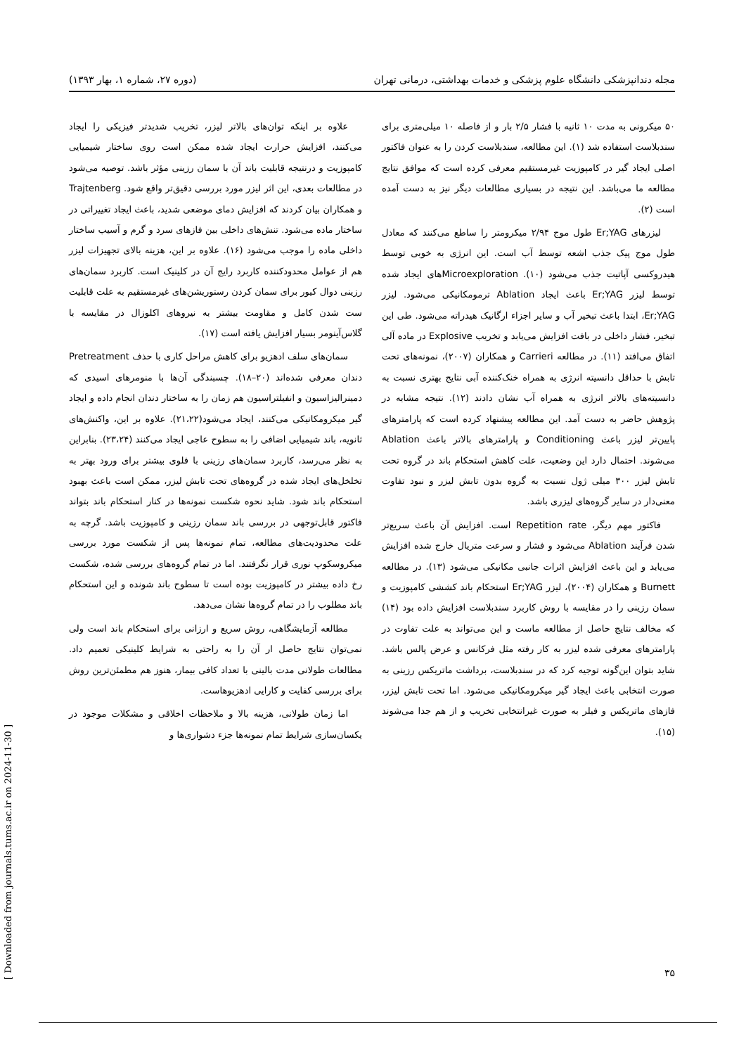مجله دندانپزشکی دانشگاه علوم پزشکی و خدمات بهداشتی، درمانی تهران (دوره ۲۷، شماره ۱، بهار ۱۳۹۳)
۵۰ میکرونی به مدت ۱۰ ثانیه با فشار ۲/۵ بار و از فاصله ۱۰ میلی‌متری برای سندبلاست استفاده شد (۱). این مطالعه، سندبلاست کردن را به عنوان فاکتور اصلی ایجاد گیر در کامپوزیت غیرمستقیم معرفی کرده است که موافق نتایج مطالعه ما می‌باشد. این نتیجه در بسیاری مطالعات دیگر نیز به دست آمده است (۲).
لیزرهای Er;YAG طول موج ۲/۹۴ میکرومتر را ساطع می‌کنند که معادل طول موج پیک جذب اشعه توسط آب است. این انرژی به خوبی توسط هیدروکسی آپاتیت جذب می‌شود (۱۰). Microexplorationهای ایجاد شده توسط لیزر Er;YAG باعث ایجاد Ablation ترمومکانیکی می‌شود. لیزر Er;YAG، ابتدا باعث تبخیر آب و سایر اجزاء ارگانیک هیدراته می‌شود. طی این تبخیر، فشار داخلی در بافت افزایش می‌یابد و تخریب Explosive در ماده آلی اتفاق می‌افتد (۱۱). در مطالعه Carrieri و همکاران (۲۰۰۷)، نمونه‌های تحت تابش با حداقل دانسیته انرژی به همراه خنک‌کننده آبی نتایج بهتری نسبت به دانسیته‌های بالاتر انرژی به همراه آب نشان دادند (۱۲). نتیجه مشابه در پژوهش حاضر به دست آمد. این مطالعه پیشنهاد کرده است که پارامترهای پایین‌تر لیزر باعث Conditioning و پارامترهای بالاتر باعث Ablation می‌شوند. احتمال دارد این وضعیت، علت کاهش استحکام باند در گروه تحت تابش لیزر ۳۰۰ میلی ژول نسبت به گروه بدون تابش لیزر و نبود تفاوت معنی‌دار در سایر گروه‌های لیزری باشد.
فاکتور مهم دیگر، Repetition rate است. افزایش آن باعث سریع‌تر شدن فرآیند Ablation می‌شود و فشار و سرعت متریال خارج شده افزایش می‌یابد و این باعث افزایش اثرات جانبی مکانیکی می‌شود (۱۳). در مطالعه Burnett و همکاران (۲۰۰۴)، لیزر Er;YAG استحکام باند کششی کامپوزیت و سمان رزینی را در مقایسه با روش کاربرد سندبلاست افزایش داده بود (۱۴) که مخالف نتایج حاصل از مطالعه ماست و این می‌تواند به علت تفاوت در پارامترهای معرفی شده لیزر به کار رفته مثل فرکانس و عرض پالس باشد. شاید بتوان این‌گونه توجیه کرد که در سندبلاست، برداشت ماتریکس رزینی به صورت انتخابی باعث ایجاد گیر میکرومکانیکی می‌شود. اما تحت تابش لیزر، فازهای ماتریکس و فیلر به صورت غیرانتخابی تخریب و از هم جدا می‌شوند (۱۵).
علاوه بر اینکه توان‌های بالاتر لیزر، تخریب شدیدتر فیزیکی را ایجاد می‌کنند، افزایش حرارت ایجاد شده ممکن است روی ساختار شیمیایی کامپوزیت و درنتیجه قابلیت باند آن با سمان رزینی مؤثر باشد. توصیه می‌شود در مطالعات بعدی، این اثر لیزر مورد بررسی دقیق‌تر واقع شود. Trajtenberg و همکاران بیان کردند که افزایش دمای موضعی شدید، باعث ایجاد تغییراتی در ساختار ماده می‌شود. تنش‌های داخلی بین فازهای سرد و گرم و آسیب ساختار داخلی ماده را موجب می‌شود (۱۶). علاوه بر این، هزینه بالای تجهیزات لیزر هم از عوامل محدودکننده کاربرد رایج آن در کلینیک است. کاربرد سمان‌های رزینی دوال کیور برای سمان کردن رستوریشن‌های غیرمستقیم به علت قابلیت ست شدن کامل و مقاومت بیشتر به نیروهای اکلوزال در مقایسه با گلاس‌آینومر بسیار افزایش یافته است (۱۷).
سمان‌های سلف ادهزیو برای کاهش مراحل کاری با حذف Pretreatment دندان معرفی شده‌اند (۲۰–۱۸). چسبندگی آن‌ها با منومرهای اسیدی که دمینرالیزاسیون و انفیلتراسیون هم زمان را به ساختار دندان انجام داده و ایجاد گیر میکرومکانیکی می‌کنند، ایجاد می‌شود(۲۱،۲۲). علاوه بر این، واکنش‌های ثانویه، باند شیمیایی اضافی را به سطوح عاجی ایجاد می‌کنند (۲۳،۲۴). بنابراین به نظر می‌رسد، کاربرد سمان‌های رزینی با فلوی بیشتر برای ورود بهتر به تخلخل‌های ایجاد شده در گروه‌های تحت تابش لیزر، ممکن است باعث بهبود استحکام باند شود. شاید نحوه شکست نمونه‌ها در کنار استحکام باند بتواند فاکتور قابل‌توجهی در بررسی باند سمان رزینی و کامپوزیت باشد. گرچه به علت محدودیت‌های مطالعه، تمام نمونه‌ها پس از شکست مورد بررسی میکروسکوپ نوری قرار نگرفتند. اما در تمام گروه‌های بررسی شده، شکست رخ داده بیشتر در کامپوزیت بوده است تا سطوح باند شونده و این استحکام باند مطلوب را در تمام گروه‌ها نشان می‌دهد.
مطالعه آزمایشگاهی، روش سریع و ارزانی برای استحکام باند است ولی نمی‌توان نتایج حاصل ار آن را به راحتی به شرایط کلینیکی تعمیم داد. مطالعات طولانی مدت بالینی با تعداد کافی بیمار، هنوز هم مطمئن‌ترین روش برای بررسی کفایت و کارایی ادهزیوهاست.
اما زمان طولانی، هزینه بالا و ملاحظات اخلاقی و مشکلات موجود در یکسان‌سازی شرایط تمام نمونه‌ها جزء دشواری‌ها و
۳۵
[ Downloaded from journals.tums.ac.ir on 2024-11-30 ]